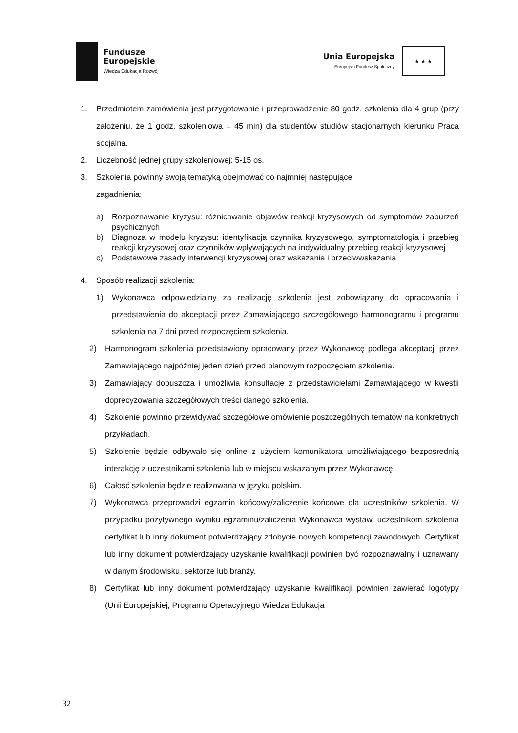Fundusze
Europejskie
Wiedza Edukacja Rozwój
Unia Europejska
Europejski Fundusz Społeczny
★ ★ ★
1. Przedmiotem zamówienia jest przygotowanie i przeprowadzenie 80 godz. szkolenia dla 4 grup (przy założeniu, że 1 godz. szkoleniowa = 45 min) dla studentów studiów stacjonarnych kierunku Praca socjalna.
2. Liczebność jednej grupy szkoleniowej: 5-15 os.
3. Szkolenia powinny swoją tematyką obejmować co najmniej następujące
zagadnienia:
a) Rozpoznawanie kryzysu: różnicowanie objawów reakcji kryzysowych od symptomów zaburzeń psychicznych
b) Diagnoza w modelu kryzysu: identyfikacja czynnika kryzysowego, symptomatologia i przebieg reakcji kryzysowej oraz czynników wpływających na indywidualny przebieg reakcji kryzysowej
c) Podstawowe zasady interwencji kryzysowej oraz wskazania i przeciwwskazania
4. Sposób realizacji szkolenia:
1) Wykonawca odpowiedzialny za realizację szkolenia jest zobowiązany do opracowania i przedstawienia do akceptacji przez Zamawiającego szczegółowego harmonogramu i programu szkolenia na 7 dni przed rozpoczęciem szkolenia.
2) Harmonogram szkolenia przedstawiony opracowany przez Wykonawcę podlega akceptacji przez Zamawiającego najpóźniej jeden dzień przed planowym rozpoczęciem szkolenia.
3) Zamawiający dopuszcza i umożliwia konsultacje z przedstawicielami Zamawiającego w kwestii doprecyzowania szczegółowych treści danego szkolenia.
4) Szkolenie powinno przewidywać szczegółowe omówienie poszczególnych tematów na konkretnych przykładach.
5) Szkolenie będzie odbywało się online z użyciem komunikatora umożliwiającego bezpośrednią interakcję z uczestnikami szkolenia lub w miejscu wskazanym przez Wykonawcę.
6) Całość szkolenia będzie realizowana w języku polskim.
7) Wykonawca przeprowadzi egzamin końcowy/zaliczenie końcowe dla uczestników szkolenia. W przypadku pozytywnego wyniku egzaminu/zaliczenia Wykonawca wystawi uczestnikom szkolenia certyfikat lub inny dokument potwierdzający zdobycie nowych kompetencji zawodowych. Certyfikat lub inny dokument potwierdzający uzyskanie kwalifikacji powinien być rozpoznawalny i uznawany w danym środowisku, sektorze lub branży.
8) Certyfikat lub inny dokument potwierdzający uzyskanie kwalifikacji powinien zawierać logotypy (Unii Europejskiej, Programu Operacyjnego Wiedza Edukacja
32